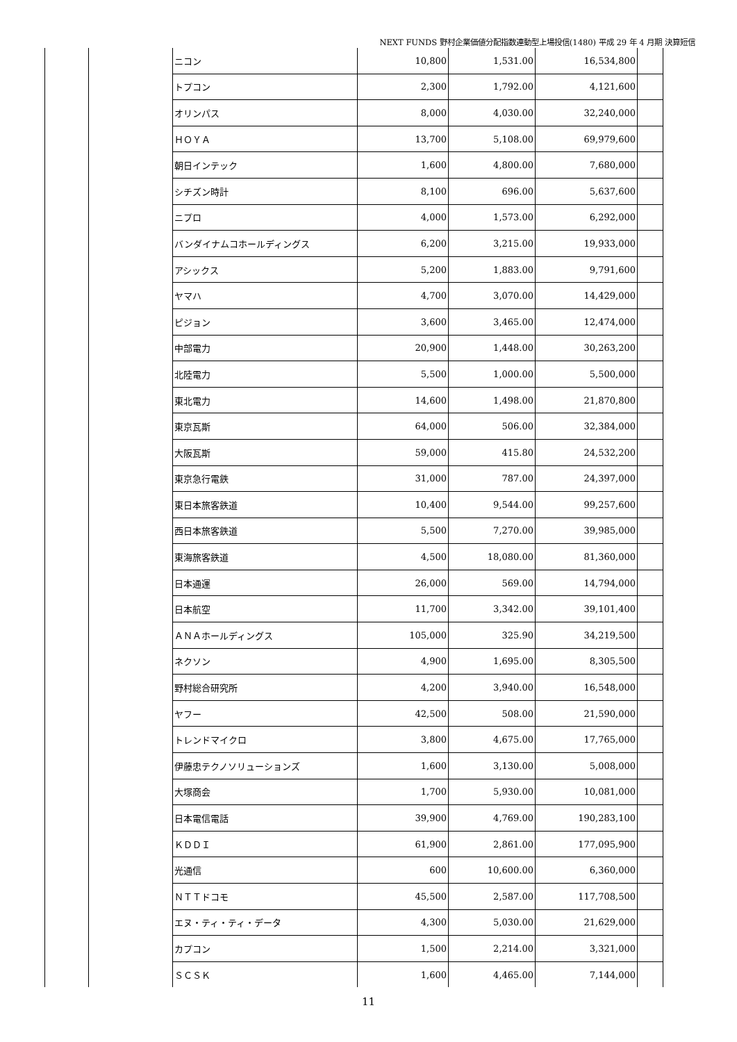NEXT FUNDS 野村企業価値分配指数連動型上場投信(1480) 平成 29 年 4 月期 決算短信
| | | ニコン | 10,800 | 1,531.00 | 16,534,800 | |
| | | トプコン | 2,300 | 1,792.00 | 4,121,600 | |
| | | オリンパス | 8,000 | 4,030.00 | 32,240,000 | |
| | | ＨＯＹＡ | 13,700 | 5,108.00 | 69,979,600 | |
| | | 朝日インテック | 1,600 | 4,800.00 | 7,680,000 | |
| | | シチズン時計 | 8,100 | 696.00 | 5,637,600 | |
| | | ニプロ | 4,000 | 1,573.00 | 6,292,000 | |
| | | バンダイナムコホールディングス | 6,200 | 3,215.00 | 19,933,000 | |
| | | アシックス | 5,200 | 1,883.00 | 9,791,600 | |
| | | ヤマハ | 4,700 | 3,070.00 | 14,429,000 | |
| | | ピジョン | 3,600 | 3,465.00 | 12,474,000 | |
| | | 中部電力 | 20,900 | 1,448.00 | 30,263,200 | |
| | | 北陸電力 | 5,500 | 1,000.00 | 5,500,000 | |
| | | 東北電力 | 14,600 | 1,498.00 | 21,870,800 | |
| | | 東京瓦斯 | 64,000 | 506.00 | 32,384,000 | |
| | | 大阪瓦斯 | 59,000 | 415.80 | 24,532,200 | |
| | | 東京急行電鉄 | 31,000 | 787.00 | 24,397,000 | |
| | | 東日本旅客鉄道 | 10,400 | 9,544.00 | 99,257,600 | |
| | | 西日本旅客鉄道 | 5,500 | 7,270.00 | 39,985,000 | |
| | | 東海旅客鉄道 | 4,500 | 18,080.00 | 81,360,000 | |
| | | 日本通運 | 26,000 | 569.00 | 14,794,000 | |
| | | 日本航空 | 11,700 | 3,342.00 | 39,101,400 | |
| | | ＡＮＡホールディングス | 105,000 | 325.90 | 34,219,500 | |
| | | ネクソン | 4,900 | 1,695.00 | 8,305,500 | |
| | | 野村総合研究所 | 4,200 | 3,940.00 | 16,548,000 | |
| | | ヤフー | 42,500 | 508.00 | 21,590,000 | |
| | | トレンドマイクロ | 3,800 | 4,675.00 | 17,765,000 | |
| | | 伊藤忠テクノソリューションズ | 1,600 | 3,130.00 | 5,008,000 | |
| | | 大塚商会 | 1,700 | 5,930.00 | 10,081,000 | |
| | | 日本電信電話 | 39,900 | 4,769.00 | 190,283,100 | |
| | | ＫＤＤＩ | 61,900 | 2,861.00 | 177,095,900 | |
| | | 光通信 | 600 | 10,600.00 | 6,360,000 | |
| | | ＮＴＴドコモ | 45,500 | 2,587.00 | 117,708,500 | |
| | | エヌ・ティ・ティ・データ | 4,300 | 5,030.00 | 21,629,000 | |
| | | カプコン | 1,500 | 2,214.00 | 3,321,000 | |
| | | ＳＣＳＫ | 1,600 | 4,465.00 | 7,144,000 | |
11